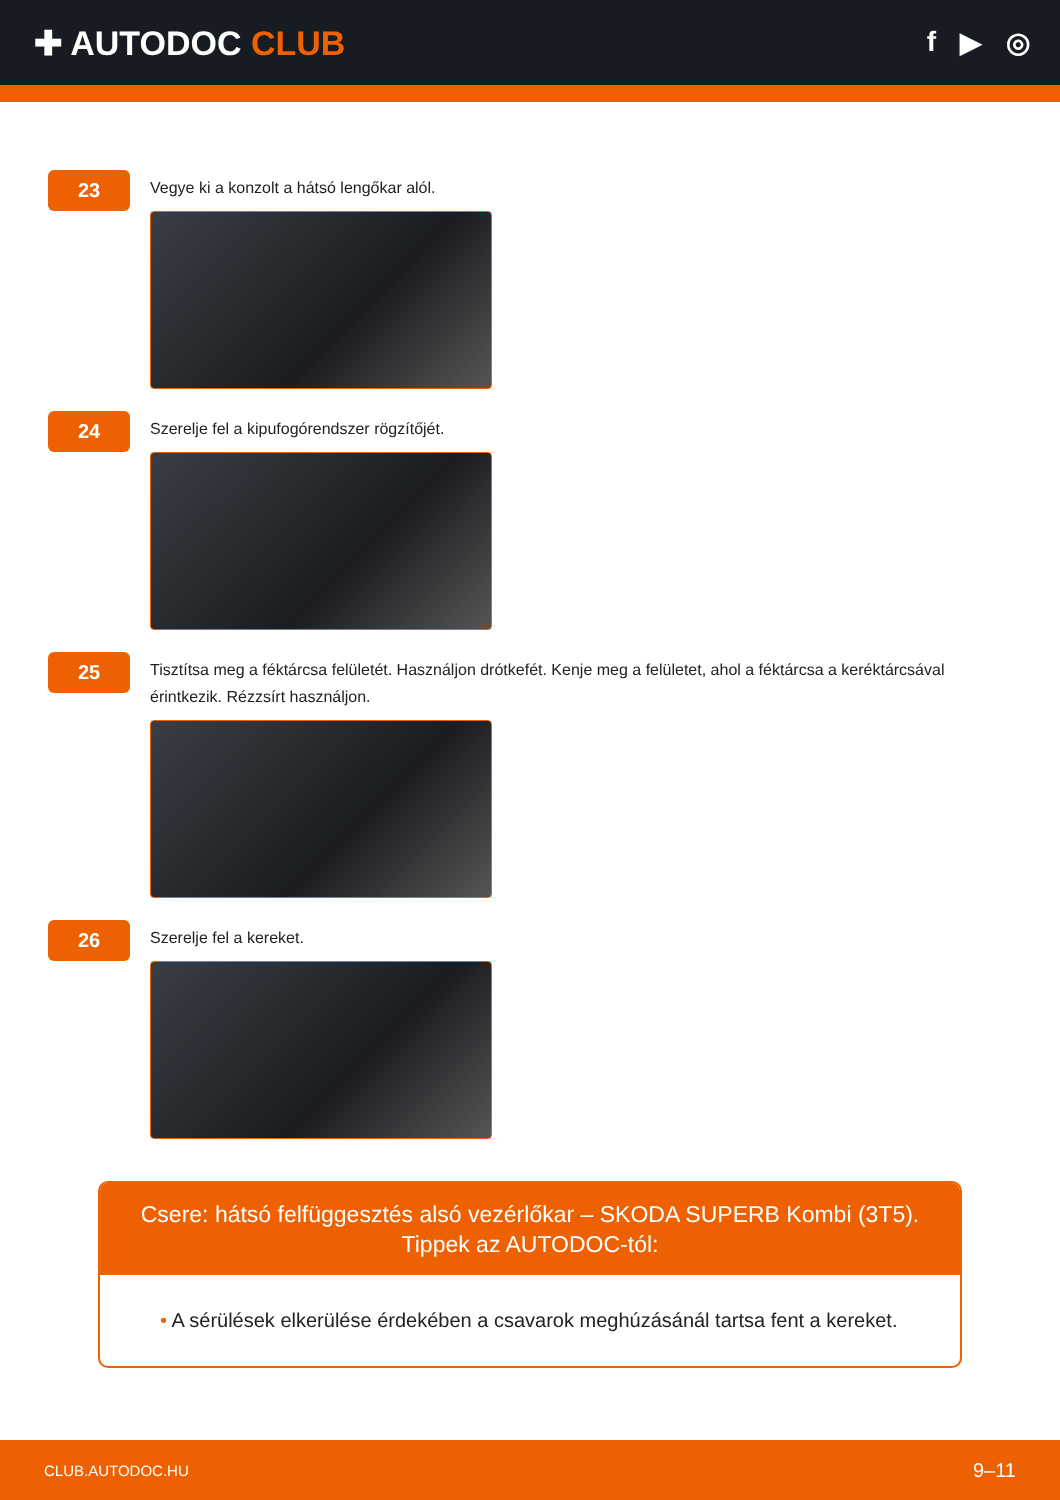✚ AUTODOC CLUB
f ▶ ◎
23
Vegye ki a konzolt a hátsó lengőkar alól.
24
Szerelje fel a kipufogórendszer rögzítőjét.
25
Tisztítsa meg a féktárcsa felületét. Használjon drótkefét. Kenje meg a felületet, ahol a féktárcsa a keréktárcsával érintkezik. Rézzsírt használjon.
26
Szerelje fel a kereket.
Csere: hátsó felfüggesztés alsó vezérlőkar – SKODA SUPERB Kombi (3T5). Tippek az AUTODOC-tól:
• A sérülések elkerülése érdekében a csavarok meghúzásánál tartsa fent a kereket.
CLUB.AUTODOC.HU 9–11